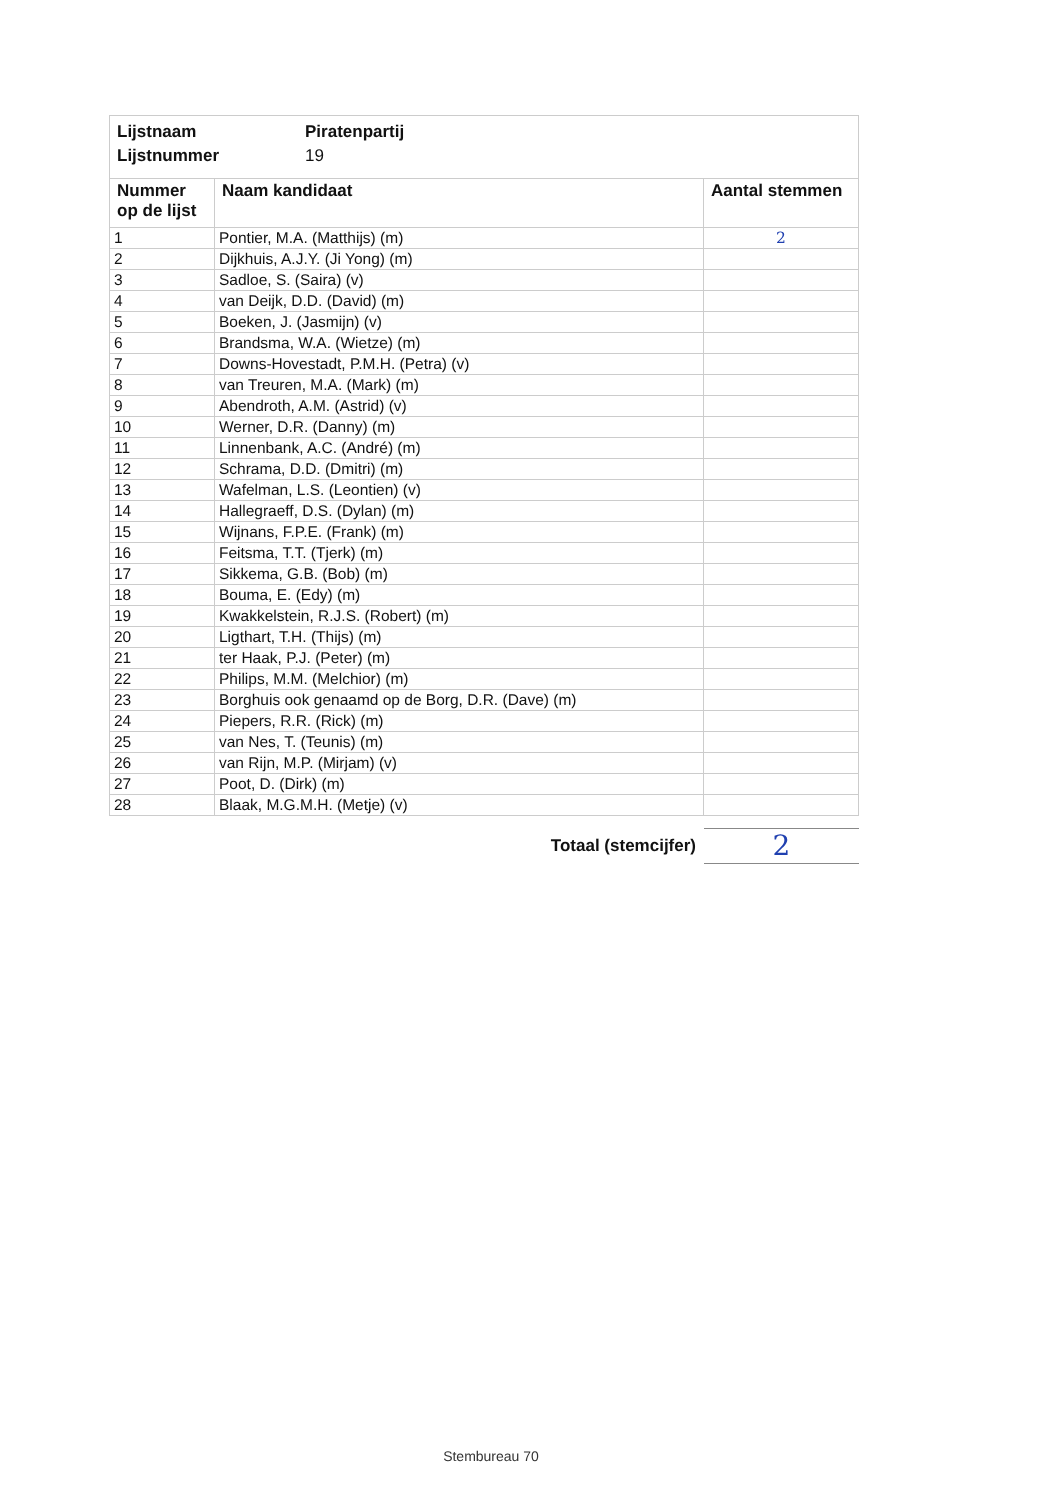Lijstnaam Piratenpartij
Lijstnummer 19
| Nummer op de lijst | Naam kandidaat | Aantal stemmen |
| --- | --- | --- |
| 1 | Pontier, M.A. (Matthijs) (m) | 2 |
| 2 | Dijkhuis, A.J.Y. (Ji Yong) (m) | |
| 3 | Sadloe, S. (Saira) (v) | |
| 4 | van Deijk, D.D. (David) (m) | |
| 5 | Boeken, J. (Jasmijn) (v) | |
| 6 | Brandsma, W.A. (Wietze) (m) | |
| 7 | Downs-Hovestadt, P.M.H. (Petra) (v) | |
| 8 | van Treuren, M.A. (Mark) (m) | |
| 9 | Abendroth, A.M. (Astrid) (v) | |
| 10 | Werner, D.R. (Danny) (m) | |
| 11 | Linnenbank, A.C. (André) (m) | |
| 12 | Schrama, D.D. (Dmitri) (m) | |
| 13 | Wafelman, L.S. (Leontien) (v) | |
| 14 | Hallegraeff, D.S. (Dylan) (m) | |
| 15 | Wijnans, F.P.E. (Frank) (m) | |
| 16 | Feitsma, T.T. (Tjerk) (m) | |
| 17 | Sikkema, G.B. (Bob) (m) | |
| 18 | Bouma, E. (Edy) (m) | |
| 19 | Kwakkelstein, R.J.S. (Robert) (m) | |
| 20 | Ligthart, T.H. (Thijs) (m) | |
| 21 | ter Haak, P.J. (Peter) (m) | |
| 22 | Philips, M.M. (Melchior) (m) | |
| 23 | Borghuis ook genaamd op de Borg, D.R. (Dave) (m) | |
| 24 | Piepers, R.R. (Rick) (m) | |
| 25 | van Nes, T. (Teunis) (m) | |
| 26 | van Rijn, M.P. (Mirjam) (v) | |
| 27 | Poot, D. (Dirk) (m) | |
| 28 | Blaak, M.G.M.H. (Metje) (v) | |
Totaal (stemcijfer)
2
Stembureau 70